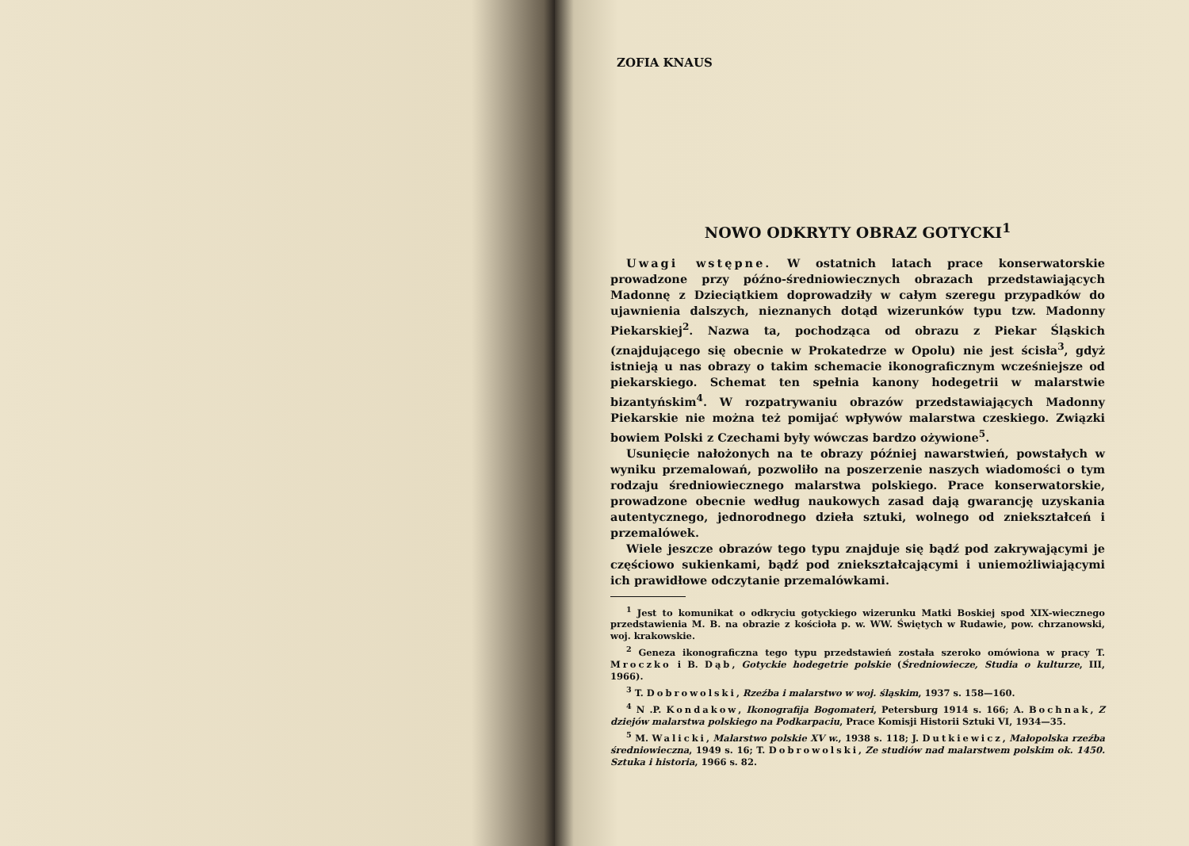ZOFIA KNAUS
NOWO ODKRYTY OBRAZ GOTYCKI<sup>1</sup>
Uwagi wstępne. W ostatnich latach prace konserwatorskie prowadzone przy późno-średniowiecznych obrazach przedstawiających Madonnę z Dzieciątkiem doprowadziły w całym szeregu przypadków do ujawnienia dalszych, nieznanych dotąd wizerunków typu tzw. Madonny Piekarskiej<sup>2</sup>. Nazwa ta, pochodząca od obrazu z Piekar Śląskich (znajdującego się obecnie w Prokatedrze w Opolu) nie jest ścisła<sup>3</sup>, gdyż istnieją u nas obrazy o takim schemacie ikonograficznym wcześniejsze od piekarskiego. Schemat ten spełnia kanony hodegetrii w malarstwie bizantyńskim<sup>4</sup>. W rozpatrywaniu obrazów przedstawiających Madonny Piekarskie nie można też pomijać wpływów malarstwa czeskiego. Związki bowiem Polski z Czechami były wówczas bardzo ożywione<sup>5</sup>.
Usunięcie nałożonych na te obrazy później nawarstwień, powstałych w wyniku przemalowań, pozwoliło na poszerzenie naszych wiadomości o tym rodzaju średniowiecznego malarstwa polskiego. Prace konserwatorskie, prowadzone obecnie według naukowych zasad dają gwarancję uzyskania autentycznego, jednorodnego dzieła sztuki, wolnego od zniekształceń i przemalówek.
Wiele jeszcze obrazów tego typu znajduje się bądź pod zakrywającymi je częściowo sukienkami, bądź pod zniekształcającymi i uniemożliwiającymi ich prawidłowe odczytanie przemalówkami.
<sup>1</sup> Jest to komunikat o odkryciu gotyckiego wizerunku Matki Boskiej spod XIX-wiecznego przedstawienia M. B. na obrazie z kościoła p. w. WW. Świętych w Rudawie, pow. chrzanowski, woj. krakowskie.
<sup>2</sup> Geneza ikonograficzna tego typu przedstawień została szeroko omówiona w pracy T. Mroczko i B. Dąb, Gotyckie hodegetrie polskie (Średniowiecze, Studia o kulturze, III, 1966).
<sup>3</sup> T. Dobrowolski, Rzeźba i malarstwo w woj. śląskim, 1937 s. 158—160.
<sup>4</sup> N .P. Kondakow, Ikonografija Bogomateri, Petersburg 1914 s. 166; A. Bochnak, Z dziejów malarstwa polskiego na Podkarpaciu, Prace Komisji Historii Sztuki VI, 1934—35.
<sup>5</sup> M. Walicki, Malarstwo polskie XV w., 1938 s. 118; J. Dutkiewicz, Małopolska rzeźba średniowieczna, 1949 s. 16; T. Dobrowolski, Ze studiów nad malarstwem polskim ok. 1450. Sztuka i historia, 1966 s. 82.